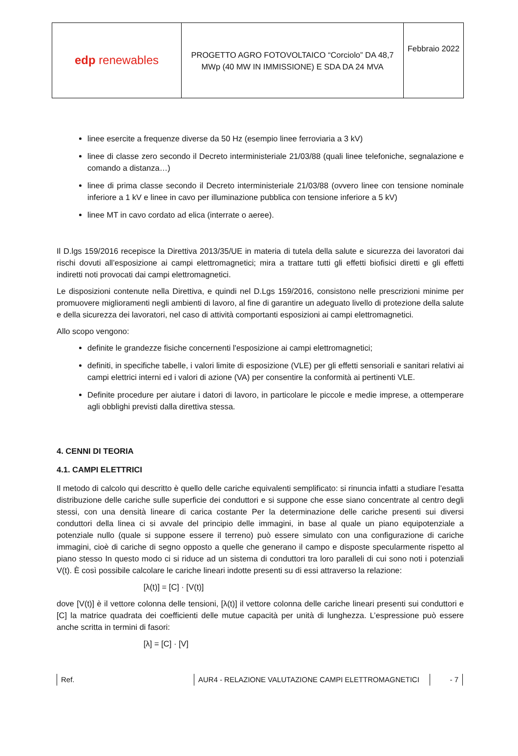| edp renewables | PROGETTO AGRO FOTOVOLTAICO “Corciolo” DA 48,7 MWp (40 MW IN IMMISSIONE) E SDA DA 24 MVA | Febbraio 2022 |
linee esercite a frequenze diverse da 50 Hz (esempio linee ferroviaria a 3 kV)
linee di classe zero secondo il Decreto interministeriale 21/03/88 (quali linee telefoniche, segnalazione e comando a distanza…)
linee di prima classe secondo il Decreto interministeriale 21/03/88 (ovvero linee con tensione nominale inferiore a 1 kV e linee in cavo per illuminazione pubblica con tensione inferiore a 5 kV)
linee MT in cavo cordato ad elica (interrate o aeree).
Il D.lgs 159/2016 recepisce la Direttiva 2013/35/UE in materia di tutela della salute e sicurezza dei lavoratori dai rischi dovuti all’esposizione ai campi elettromagnetici; mira a trattare tutti gli effetti biofisici diretti e gli effetti indiretti noti provocati dai campi elettromagnetici.
Le disposizioni contenute nella Direttiva, e quindi nel D.Lgs 159/2016, consistono nelle prescrizioni minime per promuovere miglioramenti negli ambienti di lavoro, al fine di garantire un adeguato livello di protezione della salute e della sicurezza dei lavoratori, nel caso di attività comportanti esposizioni ai campi elettromagnetici.
Allo scopo vengono:
definite le grandezze fisiche concernenti l'esposizione ai campi elettromagnetici;
definiti, in specifiche tabelle, i valori limite di esposizione (VLE) per gli effetti sensoriali e sanitari relativi ai campi elettrici interni ed i valori di azione (VA) per consentire la conformità ai pertinenti VLE.
Definite procedure per aiutare i datori di lavoro, in particolare le piccole e medie imprese, a ottemperare agli obblighi previsti dalla direttiva stessa.
4. CENNI DI TEORIA
4.1. CAMPI ELETTRICI
Il metodo di calcolo qui descritto è quello delle cariche equivalenti semplificato: si rinuncia infatti a studiare l’esatta distribuzione delle cariche sulle superficie dei conduttori e si suppone che esse siano concentrate al centro degli stessi, con una densità lineare di carica costante Per la determinazione delle cariche presenti sui diversi conduttori della linea ci si avvale del principio delle immagini, in base al quale un piano equipotenziale a potenziale nullo (quale si suppone essere il terreno) può essere simulato con una configurazione di cariche immagini, cioè di cariche di segno opposto a quelle che generano il campo e disposte specularmente rispetto al piano stesso In questo modo ci si riduce ad un sistema di conduttori tra loro paralleli di cui sono noti i potenziali V(t). È così possibile calcolare le cariche lineari indotte presenti su di essi attraverso la relazione:
[λ(t)] = [C] · [V(t)]
dove [V(t)] è il vettore colonna delle tensioni, [λ(t)] il vettore colonna delle cariche lineari presenti sui conduttori e [C] la matrice quadrata dei coefficienti delle mutue capacità per unità di lunghezza. L’espressione può essere anche scritta in termini di fasori:
[λ] = [C] · [V]
Ref. AUR4 - RELAZIONE VALUTAZIONE CAMPI ELETTROMAGNETICI - 7